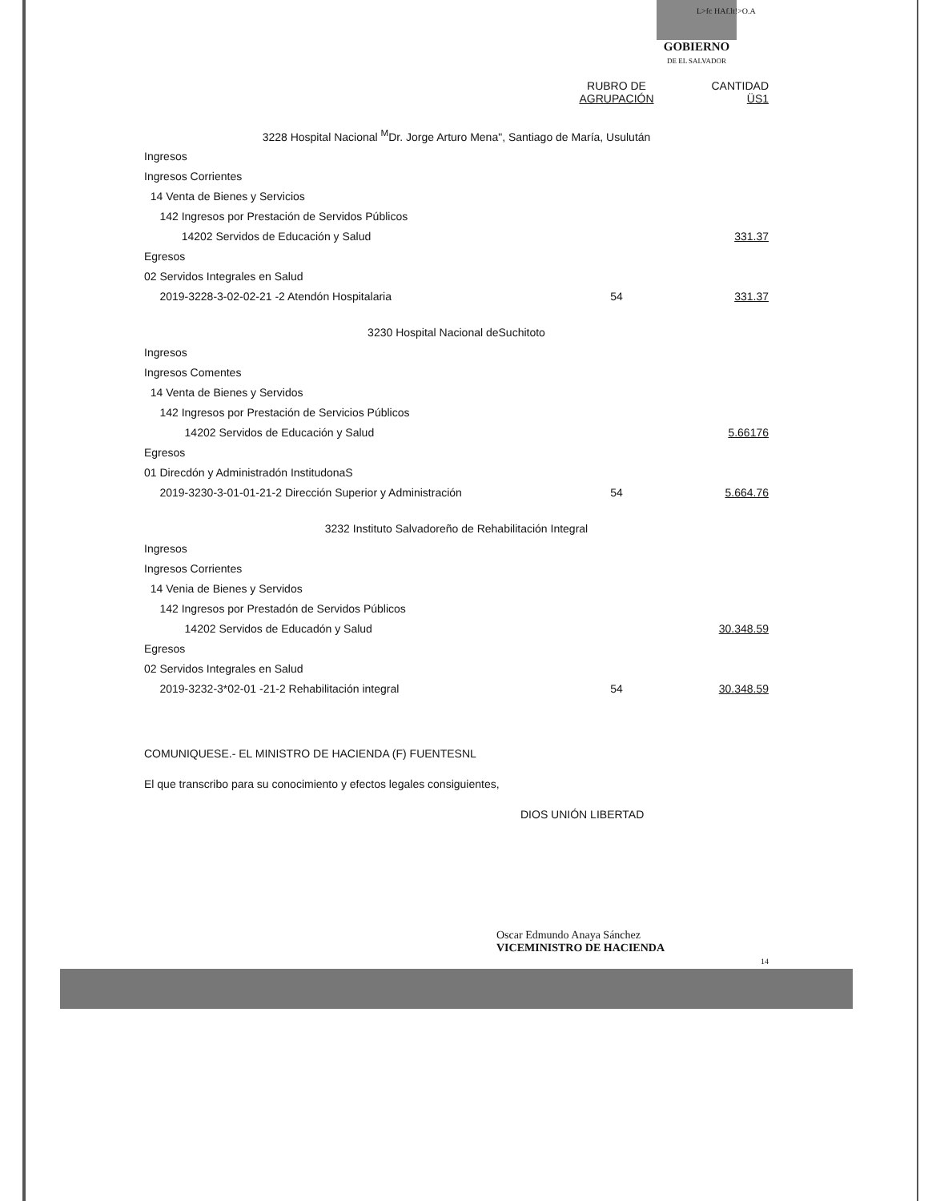GOBIERNO
DE EL SALVADOR
L>fc HAf.lt!>O.A
| | RUBRO DE AGRUPACIÓN | CANTIDAD ÜS1 |
| 3228 Hospital Nacional <sup>M</sup>Dr. Jorge Arturo Mena", Santiago de María, Usulután | | |
| Ingresos | | |
| Ingresos Corrientes | | |
| 14 Venta de Bienes y Servicios | | |
| 142 Ingresos por Prestación de Servidos Públicos | | |
| 14202 Servidos de Educación y Salud | | 331.37 |
| Egresos | | |
| 02 Servidos Integrales en Salud | | |
| 2019-3228-3-02-02-21 -2 Atendón Hospitalaria | 54 | 331.37 |
| 3230 Hospital Nacional deSuchitoto | | |
| Ingresos | | |
| Ingresos Comentes | | |
| 14 Venta de Bienes y Servidos | | |
| 142 Ingresos por Prestación de Servicios Públicos | | |
| 14202 Servidos de Educación y Salud | | 5.66176 |
| Egresos | | |
| 01 Direcdón y Administradón InstitudonaS | | |
| 2019-3230-3-01-01-21-2 Dirección Superior y Administración | 54 | 5.664.76 |
| 3232 Instituto Salvadoreño de Rehabilitación Integral | | |
| Ingresos | | |
| Ingresos Corrientes | | |
| 14 Venia de Bienes y Servidos | | |
| 142 Ingresos por Prestadón de Servidos Públicos | | |
| 14202 Servidos de Educadón y Salud | | 30.348.59 |
| Egresos | | |
| 02 Servidos Integrales en Salud | | |
| 2019-3232-3*02-01 -21-2 Rehabilitación integral | 54 | 30.348.59 |
COMUNIQUESE.- EL MINISTRO DE HACIENDA (F) FUENTESNL
El que transcribo para su conocimiento y efectos legales consiguientes,
DIOS UNIÓN LIBERTAD
Oscar Edmundo Anaya Sánchez
VICEMINISTRO DE HACIENDA
14